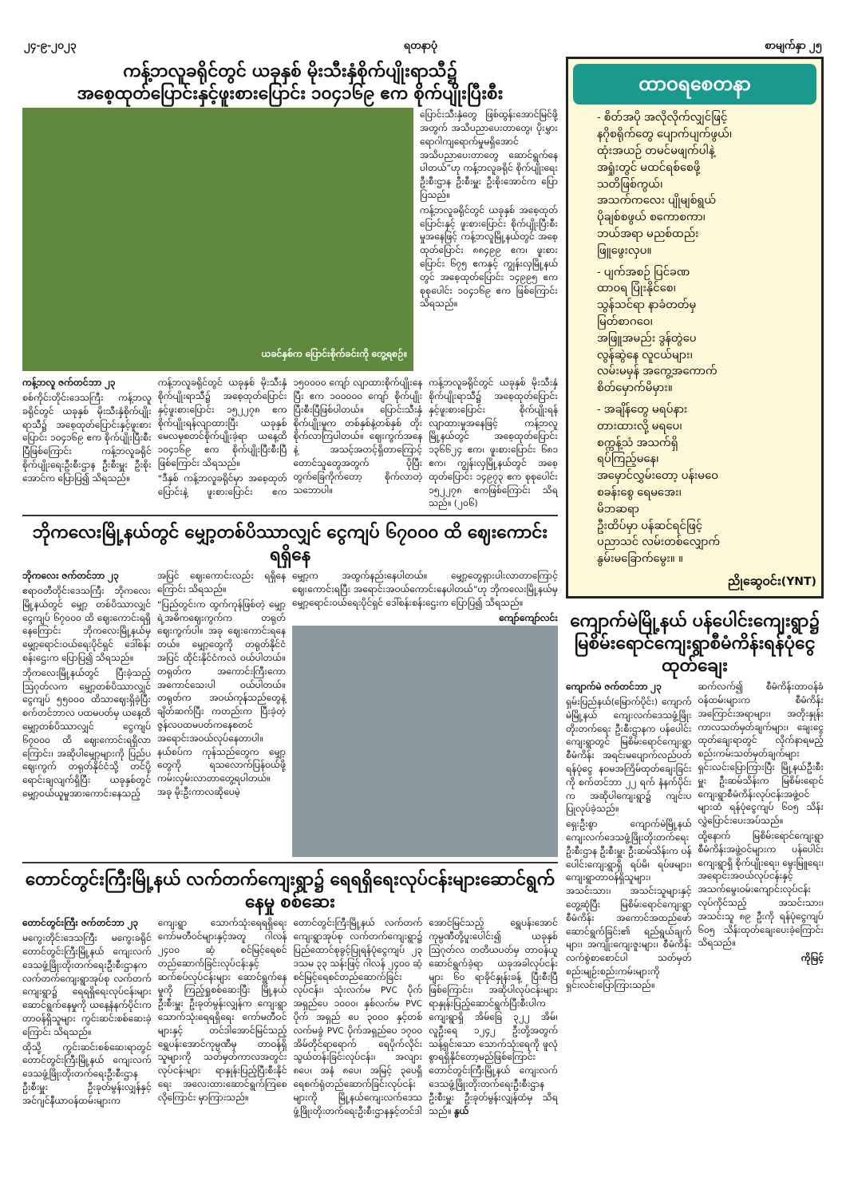၂၄-၉-၂၀၂၃ ရတနာပုံ စာမျက်နှာ ၂၅
ကန့်ဘလူခရိုင်တွင် ယခုနှစ် မိုးသီးနှံစိုက်ပျိုးရာသီ၌
အစေ့ထုတ်ပြောင်းနှင့်ဖူးစားပြောင်း ၁၀၄၁၆၉ ဧက စိုက်ပျိုးပြီးစီး
ယခင်နှစ်က ပြောင်းစိုက်ခင်းကို တွေ့ရစဉ်။
ပြောင်းသီးနှံတွေ ဖြစ်ထွန်းအောင်မြင်ဖို့အတွက် အသိပညာပေးတာတွေ၊ ပိုးမွှားရောဂါကျရောက်မှုမရှိအောင် အသိပညာပေးတာတွေ ဆောင်ရွက်နေပါတယ်”ဟု ကန့်ဘလူခရိုင် စိုက်ပျိုးရေးဦးစီးဌာန ဦးစီးမှူး ဦးစိုးအောင်က ပြောပြသည်။
ကန့်ဘလူခရိုင်တွင် ယခုနှစ် အစေ့ထုတ်ပြောင်းနှင့် ဖူးစားပြောင်း စိုက်ပျိုးပြီးစီးမှုအနေဖြင့် ကန့်ဘလူမြို့နယ်တွင် အစေ့ထုတ်ပြောင်း ၈၈၄၉၉ ဧက၊ ဖူးစားပြောင်း ၆၇၅ ဧကနှင့် ကျွန်းလှမြို့နယ်တွင် အစေ့ထုတ်ပြောင်း ၁၄၉၉၅ ဧက စုစုပေါင်း ၁၀၄၁၆၉ ဧက ဖြစ်ကြောင်း သိရသည်။
ကန့်ဘလူ ဇက်တင်ဘာ ၂၃
စစ်ကိုင်းတိုင်းဒေသကြီး ကန့်ဘလူခရိုင်တွင် ယခုနှစ် မိုးသီးနှံစိုက်ပျိုးရာသီ၌ အစေ့ထုတ်ပြောင်းနှင့်ဖူးစားပြောင်း ၁၀၄၁၆၉ ဧက စိုက်ပျိုးပြီးစီးပြီဖြစ်ကြောင်း ကန့်ဘလူခရိုင် စိုက်ပျိုးရေးဦးစီးဌာန ဦးစီးမှူး ဦးစိုးအောင်က ပြောပြ၍ သိရသည်။
ကန့်ဘလူခရိုင်တွင် ယခုနှစ် မိုးသီးနှံစိုက်ပျိုးရာသီ၌ အစေ့ထုတ်ပြောင်းနှင့်ဖူးစားပြောင်း ၁၅၂၂၇၈ ဧကစိုက်ပျိုးရန်လျာထားပြီး ယခုနှစ်မေလမှစတင်စိုက်ပျိုးခဲ့ရာ ယနေ့ထိ ၁၀၄၁၆၉ ဧက စိုက်ပျိုးပြီးစီးပြီဖြစ်ကြောင်း သိရသည်။
“ဒီနှစ် ကန့်ဘလူခရိုင်မှာ အစေ့ထုတ်ပြောင်းနဲ့ ဖူးစားပြောင်း ဧက ၁၅၀၀၀၀ ကျော် လျာထားစိုက်ပျိုးနေပြီး ဧက ၁၀၀၀၀၀ ကျော် စိုက်ပျိုးပြီးစီးပြီဖြစ်ပါတယ်။ ပြောင်းသီးနှံစိုက်ပျိုးမှုက တစ်နှစ်နဲ့တစ်နှစ် တိုးစိုက်လာကြပါတယ်။ ဈေးကွက်အနေနဲ့ အသင့်အတင့်ရှိတာကြောင့် တောင်သူတွေအတွက် ပိုပြီးတွက်ခြေကိုက်တော့ စိုက်လာတဲ့သဘောပါ။
ကန့်ဘလူခရိုင်တွင် ယခုနှစ် မိုးသီးနှံစိုက်ပျိုးရာသီ၌ အစေ့ထုတ်ပြောင်းနှင့်ဖူးစားပြောင်း စိုက်ပျိုးရန်လျာထားမှုအနေဖြင့် ကန့်ဘလူမြို့နယ်တွင် အစေ့ထုတ်ပြောင်း ၁၃၆၆၂၄ ဧက၊ ဖူးစားပြောင်း ၆၈၁ ဧက၊ ကျွန်းလှမြို့နယ်တွင် အစေ့ထုတ်ပြောင်း ၁၄၉၇၃ ဧက စုစုပေါင်း ၁၅၂၂၇၈ ဧကဖြစ်ကြောင်း သိရသည်။ (၂၀၆)
ဘိုကလေးမြို့နယ်တွင် မျှော့တစ်ပိဿာလျှင် ငွေကျပ် ၆၇၀၀၀ ထိ ဈေးကောင်းရရှိနေ
ဘိုကလေး ဇက်တင်ဘာ ၂၃
ဧရာဝတီတိုင်းဒေသကြီး ဘိုကလေးမြို့နယ်တွင် မျှော့ တစ်ပိဿာလျှင် ငွေကျပ် ၆၇၀၀၀ ထိ ဈေးကောင်းရရှိနေကြောင်း ဘိုကလေးမြို့နယ်မှ မျှော့ရောင်းဝယ်ရေးပိုင်ရှင် ဒေါ်စန်းစန်းဌေးက ပြောပြ၍ သိရသည်။
ဘိုကလေးမြို့နယ်တွင် ပြီးခဲ့သည့် ဩဂုတ်လက မျှော့တစ်ပိဿာလျှင် ငွေကျပ် ၅၅၀၀၀ ထိသာဈေးရှိခဲ့ပြီး စက်တင်ဘာလ ပထမပတ်မှ ယနေ့ထိ မျှော့တစ်ပိဿာလျှင် ငွေကျပ် ၆၇၀၀၀ ထိ ဈေးကောင်းရရှိလာကြောင်း၊ အဆိုပါမျှော့များကို ပြည်ပဈေးကွက် တရုတ်နိုင်ငံသို့ တင်ပို့ရောင်းချလျက်ရှိပြီး ယခုနှစ်တွင် မျှော့ဝယ်ယူမှုအားကောင်းနေသည့်အပြင် ဈေးကောင်းလည်း ရရှိနေကြောင်း သိရသည်။
“ပြည်တွင်းက ထွက်ကုန်ဖြစ်တဲ့ မျှော့ရဲ့အဓိကဈေးကွက်က တရုတ်ဈေးကွက်ပါ။ အခု ဈေးကောင်းရနေတယ်။ မျှော့တွေကို တရုတ်နိုင်ငံအပြင် ထိုင်းနိုင်ငံကလဲ ဝယ်ပါတယ်။ တရုတ်က အကောင်းကြီးကော အကောင်သေးပါ ဝယ်ပါတယ်။ တရုတ်က အဝယ်ကုန်သည်တွေနဲ့ချိတ်ဆက်ပြီး ကတည်းက ပြီးခဲ့တဲ့ ဇွန်လပထမပတ်ကနေစတင် အရောင်းအဝယ်လုပ်နေတာပါ။ နယ်စပ်က ကုန်သည်တွေက မျှော့တွေကို ရသလောက်ပြန်ဝယ်ဖို့ ကမ်းလှမ်းလာတာတွေ့ရပါတယ်။ အခု မိုးဦးကာလဆိုပေမဲ့
မျှော့က အထွက်နည်းနေပါတယ်။ မျှော့တွေရှားပါးလာတာကြောင့် ဈေးကောင်းရပြီး အရောင်းအဝယ်ကောင်းနေပါတယ်”ဟု ဘိုကလေးမြို့နယ်မှ မျှော့ရောင်းဝယ်ရေးပိုင်ရှင် ဒေါ်စန်းစန်းဌေးက ပြောပြ၍ သိရသည်။
ကျော်ကျော်လင်း
တောင်တွင်းကြီးမြို့နယ် လက်တက်ကျေးရွာ၌ ရေရရှိရေးလုပ်ငန်းများဆောင်ရွက်နေမှု စစ်ဆေး
တောင်တွင်းကြီး ဇက်တင်ဘာ ၂၃
မကွေးတိုင်းဒေသကြီး မကွေးခရိုင် တောင်တွင်းကြီးမြို့နယ် ကျေးလက်ဒေသဖွံ့ဖြိုးတိုးတက်ရေးဦးစီးဌာနက လက်တက်ကျေးရွာအုပ်စု လက်တက်ကျေးရွာ၌ ရေရရှိရေးလုပ်ငန်းများ ဆောင်ရွက်နေမှုကို ယနေ့နံနက်ပိုင်းက တာဝန်ရှိသူများ ကွင်းဆင်းစစ်ဆေးခဲ့ကြောင်း သိရသည်။
ထိုသို့ ကွင်းဆင်းစစ်ဆေးရာတွင် တောင်တွင်းကြီးမြို့နယ် ကျေးလက်ဒေသဖွံ့ဖြိုးတိုးတက်ရေးဦးစီးဌာန ဦးစီးမှူး ဦးခုတ်မွန်းလျှန်နှင့် အင်ဂျင်နီယာဝန်ထမ်းများက ကျေးရွာ သောက်သုံးရေရရှိရေး ကော်မတီဝင်များနှင့်အတူ ဂါလန် ၂၄၀၀ ဆံ့ စင်မြင့်ရေစင်တည်ဆောက်ခြင်းလုပ်ငန်းနှင့် ဆက်စပ်လုပ်ငန်းများ ဆောင်ရွက်နေမှုကို ကြည့်ရှုစစ်ဆေးပြီး မြို့နယ်ဦးစီးမှူး ဦးခုတ်မွန်းလျှန်က ကျေးရွာသောက်သုံးရေရရှိရေး ကော်မတီဝင်များနှင့် တင်ဒါအောင်မြင်သည့် ရွှေပန်းအောင်ကုမ္ပဏီမှ တာဝန်ရှိသူများကို သတ်မှတ်ကာလအတွင်းလုပ်ငန်းများ ရာနှုန်းပြည့်ပြီးစီးနိုင်ရေး အလေးထားဆောင်ရွက်ကြစေလိုကြောင်း မှာကြားသည်။
တောင်တွင်းကြီးမြို့နယ် လက်တက်ကျေးရွာအုပ်စု လက်တက်ကျေးရွာ၌ ပြည်ထောင်စုခွင့်ပြုရန်ပုံငွေကျပ် ၂၃ ဒသမ ၃၃ သန်းဖြင့် ဂါလန် ၂၄၀၀ ဆံ့စင်မြင့်ရေစင်တည်ဆောက်ခြင်းလုပ်ငန်း၊ သုံးလက်မ PVC ပိုက် အရှည်ပေ ၁၀၀၀၊ နှစ်လက်မ PVC ပိုက် အရှည် ပေ ၃၀၀၀ နှင့်တစ်လက်မခွဲ PVC ပိုက်အရှည်ပေ ၁၇၀၀ အိမ်တိုင်ရာရောက် ရေပိုက်လိုင်းသွယ်တန်းခြင်းလုပ်ငန်း၊ အလျား ၈ပေ၊ အနံ ၈ပေ၊ အမြင့် ၃ပေရှိ ရေစက်ရုံတည်ဆောက်ခြင်းလုပ်ငန်းများကို မြို့နယ်ကျေးလက်ဒေသဖွံ့ဖြိုးတိုးတက်ရေးဦးစီးဌာနနှင့်တင်ဒါအောင်မြင်သည့် ရွှေပန်းအောင်ကုမ္ပဏီတို့ပူးပေါင်း၍ ယခုနှစ် ဩဂုတ်လ တတိယပတ်မှ တာဝန်ယူ ဆောင်ရွက်ခဲ့ရာ ယခုအခါလုပ်ငန်းများ ၆၀ ရာခိုင်နှုန်းခန့် ပြီးစီးပြီဖြစ်ကြောင်း၊ အဆိုပါလုပ်ငန်းများ ရာနှုန်းပြည့်ဆောင်ရွက်ပြီးစီးပါက ကျေးရွာရှိ အိမ်ခြေ ၃၂၂ အိမ်၊ လူဦးရေ ၁၂၄၂ ဦးတို့အတွက် သန့်ရှင်းသော သောက်သုံးရေကို ဖူလုံစွာရရှိနိုင်တော့မည်ဖြစ်ကြောင်း တောင်တွင်းကြီးမြို့နယ် ကျေးလက်ဒေသဖွံ့ဖြိုးတိုးတက်ရေးဦးစီးဌာန ဦးစီးမှူး ဦးခုတ်မွန်းလျှန်ထံမှ သိရသည်။ နွယ်
ထာဝရစေတနာ
- စိတ်အပို အလိုလိုက်လျှင်ဖြင့်
နဂိုစရိုက်တွေ ပျောက်ပျက်ဖွယ်၊
ထုံးအယဉ် တမင်မဖျက်ပါနဲ့
အရှုံးတွင် မထင်ရစ်စေဖို့
သတိဖြစ်ကွယ်၊
အသက်ကလေး ပျိုမျစ်ရွယ်
ပိုချစ်စဖွယ် စကောစကာ၊
ဘယ်အရာ မညစ်ထည်း
ဖြူဖွေးလှပ။
- ပျက်အစဉ် ပြင်ခဏ
ထာဝရ ပြုံးနိုင်စေ၊
သွန်သင်ရာ နာခံတတ်မှ
မြတ်စာဂဝေ၊
အဖြူအမည်း ဒွန်တွဲပေ
လွန်ဆွဲနေ လူငယ်များ၊
လမ်းမမှန် အကွေ့အကောက်
စိတ်မှောက်မိမှား။
- အချိန်တွေ မရပ်နား
တားထားလို့ မရပေ၊
စက္ကန့်သံ အသက်ရှိ
ရပ်ကြည့်မနေ၊
အမှောင်လွှမ်းတော့ ပန်းမဝေ
စခန်းစွေ ရေမအေး၊
မိဘဆရာ
ဦးထိပ်မှာ ပန်ဆင်ရင်ဖြင့်
ပညာသင် လမ်းတစ်လျှောက်
နွမ်းမခြောက်မွေး။ ။
ညိုဆွေဝင်း(YNT)
ကျောက်မဲမြို့နယ် ပန်ပေါင်းကျေးရွာ၌
မြစိမ်းရောင်ကျေးရွာစီမံကိန်းရန်ပုံငွေ ထုတ်ချေး
ကျောက်မဲ ဇက်တင်ဘာ ၂၃
ရှမ်းပြည်နယ်(မြောက်ပိုင်း) ကျောက်မဲမြို့နယ် ကျေးလက်ဒေသဖွံ့ဖြိုးတိုးတက်ရေး ဦးစီးဌာနက ပန်ပေါင်းကျေးရွာတွင် မြစိမ်းရောင်ကျေးရွာစီမံကိန်း အရင်းမပျောက်လည်ပတ်ရန်ပုံငွေ နဝမအကြိမ်ထုတ်ချေးခြင်းကို စက်တင်ဘာ ၂၂ ရက် နံနက်ပိုင်းက အဆိုပါကျေးရွာ၌ ကျင်းပပြုလုပ်ခဲ့သည်။
ရှေးဦးစွာ ကျောက်မဲမြို့နယ် ကျေးလက်ဒေသဖွံ့ဖြိုးတိုးတက်ရေးဦးစီးဌာန ဦးစီးမှူး ဦးဆမ်သိန်းက ပန်ပေါင်းကျေးရွာရှိ ရပ်မိ၊ ရပ်ဖများ၊ ကျေးရွာတာဝန်ရှိသူများ၊ အသင်းသား၊ အသင်းသူများနှင့် တွေ့ဆုံပြီး မြစိမ်းရောင်ကျေးရွာ စီမံကိန်း အကောင်အထည်ဖော်ဆောင်ရွက်ခြင်း၏ ရည်ရွယ်ချက်များ၊ အကျိုးကျေးဇူးများ၊ စီမံကိန်းလက်စွဲစာစောင်ပါ သတ်မှတ်စည်းမျဉ်းစည်းကမ်းများကို ရှင်းလင်းပြောကြားသည်။
ဆက်လက်၍ စီမံကိန်းတာဝန်ခံဝန်ထမ်းများက စီမံကိန်းအကြောင်းအရာများ၊ အတိုးနှုန်း ကာလသတ်မှတ်ချက်များ၊ ချေးငွေထုတ်ချေးရာတွင် လိုက်နာရမည့် စည်းကမ်းသတ်မှတ်ချက်များ ရှင်းလင်းပြောကြားပြီး မြို့နယ်ဦးစီးမှူး ဦးဆမ်သိန်းက မြစိမ်းရောင်ကျေးရွာစီမံကိန်းလုပ်ငန်းအဖွဲ့ဝင်များထံ ရန်ပုံငွေကျပ် ၆၀၅ သိန်း လွှဲပြောင်းပေးအပ်သည်။
ထို့နောက် မြစိမ်းရောင်ကျေးရွာစီမံကိန်းအဖွဲ့ဝင်များက ပန်ပေါင်းကျေးရွာရှိ စိုက်ပျိုးရေး၊ မွေးမြူရေး၊ အရောင်းအဝယ်လုပ်ငန်းနှင့် အသက်မွေးဝမ်းကျောင်းလုပ်ငန်း လုပ်ကိုင်သည့် အသင်းသား၊ အသင်းသူ ၈၉ ဦးကို ရန်ပုံငွေကျပ် ၆၀၅ သိန်းထုတ်ချေးပေးခဲ့ကြောင်း သိရသည်။
ကိုမြင့်